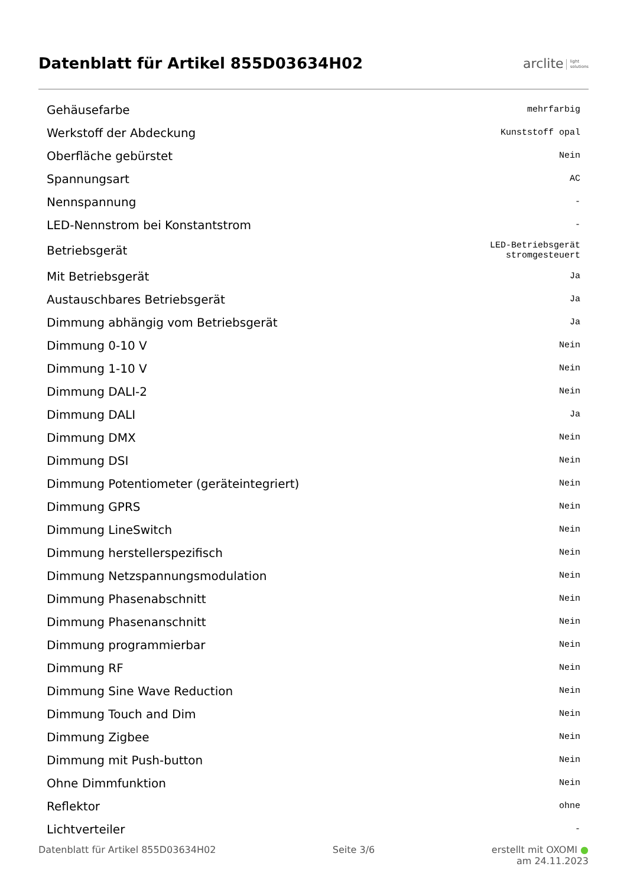Datenblatt für Artikel 855D03634H02
arclite light
solutions
| Gehäusefarbe | mehrfarbig |
| Werkstoff der Abdeckung | Kunststoff opal |
| Oberfläche gebürstet | Nein |
| Spannungsart | AC |
| Nennspannung | - |
| LED-Nennstrom bei Konstantstrom | - |
| Betriebsgerät | LED-Betriebsgerät stromgesteuert |
| Mit Betriebsgerät | Ja |
| Austauschbares Betriebsgerät | Ja |
| Dimmung abhängig vom Betriebsgerät | Ja |
| Dimmung 0-10 V | Nein |
| Dimmung 1-10 V | Nein |
| Dimmung DALI-2 | Nein |
| Dimmung DALI | Ja |
| Dimmung DMX | Nein |
| Dimmung DSI | Nein |
| Dimmung Potentiometer (geräteintegriert) | Nein |
| Dimmung GPRS | Nein |
| Dimmung LineSwitch | Nein |
| Dimmung herstellerspezifisch | Nein |
| Dimmung Netzspannungsmodulation | Nein |
| Dimmung Phasenabschnitt | Nein |
| Dimmung Phasenanschnitt | Nein |
| Dimmung programmierbar | Nein |
| Dimmung RF | Nein |
| Dimmung Sine Wave Reduction | Nein |
| Dimmung Touch and Dim | Nein |
| Dimmung Zigbee | Nein |
| Dimmung mit Push-button | Nein |
| Ohne Dimmfunktion | Nein |
| Reflektor | ohne |
| Lichtverteiler | - |
Datenblatt für Artikel 855D03634H02
Seite 3/6 erstellt mit OXOMI ●
am 24.11.2023